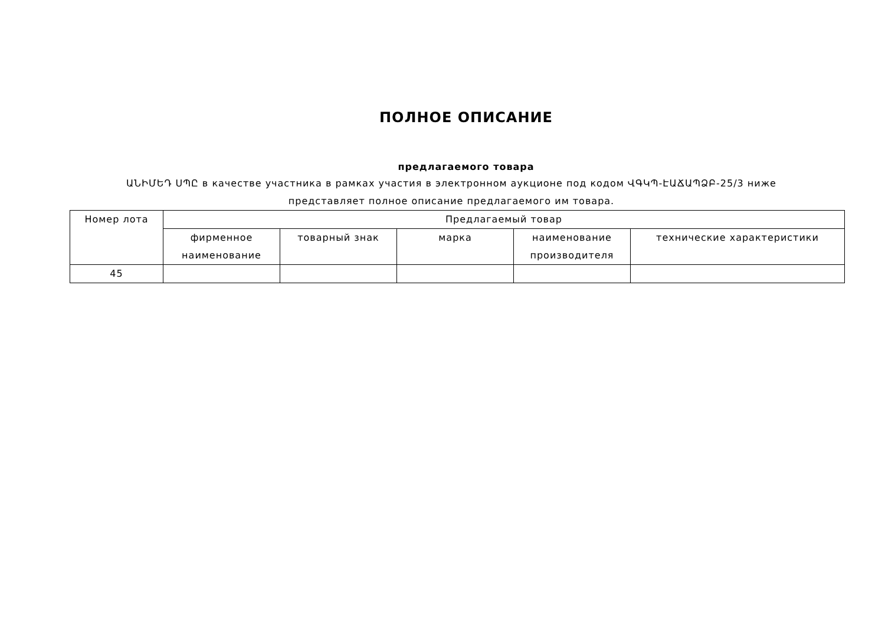ПОЛНОЕ ОПИСАНИЕ
предлагаемого товара
ԱՆԻՄԵԴ ՍՊԸ в качестве участника в рамках участия в электронном аукционе под кодом ՎԳԿՊ-ԷԱՃԱՊՁԲ-25/3 ниже представляет полное описание предлагаемого им товара.
| Номер лота | Предлагаемый товар | | | | |
| --- | --- | --- | --- | --- | --- |
| | фирменное наименование | товарный знак | марка | наименование производителя | технические характеристики |
| 45 | | | | | |